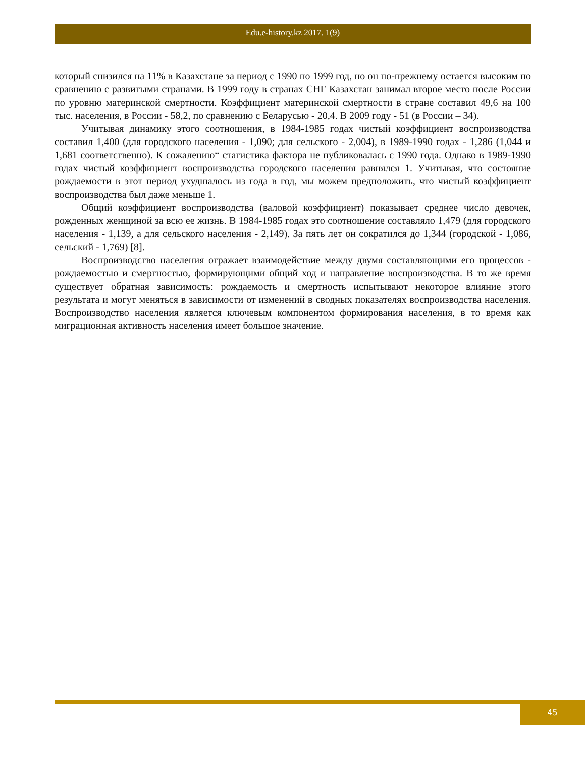Edu.e-history.kz 2017. 1(9)
который снизился на 11% в Казахстане за период с 1990 по 1999 год, но он по-прежнему остается высоким по сравнению с развитыми странами. В 1999 году в странах СНГ Казахстан занимал второе место после России по уровню материнской смертности. Коэффициент материнской смертности в стране составил 49,6 на 100 тыс. населения, в России - 58,2, по сравнению с Беларусью - 20,4. В 2009 году - 51 (в России – 34).
Учитывая динамику этого соотношения, в 1984-1985 годах чистый коэффициент воспроизводства составил 1,400 (для городского населения - 1,090; для сельского - 2,004), в 1989-1990 годах - 1,286 (1,044 и 1,681 соответственно). К сожалению“ статистика фактора не публиковалась с 1990 года. Однако в 1989-1990 годах чистый коэффициент воспроизводства городского населения равнялся 1. Учитывая, что состояние рождаемости в этот период ухудшалось из года в год, мы можем предположить, что чистый коэффициент воспроизводства был даже меньше 1.
Общий коэффициент воспроизводства (валовой коэффициент) показывает среднее число девочек, рожденных женщиной за всю ее жизнь. В 1984-1985 годах это соотношение составляло 1,479 (для городского населения - 1,139, а для сельского населения - 2,149). За пять лет он сократился до 1,344 (городской - 1,086, сельский - 1,769) [8].
Воспроизводство населения отражает взаимодействие между двумя составляющими его процессов - рождаемостью и смертностью, формирующими общий ход и направление воспроизводства. В то же время существует обратная зависимость: рождаемость и смертность испытывают некоторое влияние этого результата и могут меняться в зависимости от изменений в сводных показателях воспроизводства населения. Воспроизводство населения является ключевым компонентом формирования населения, в то время как миграционная активность населения имеет большое значение.
45